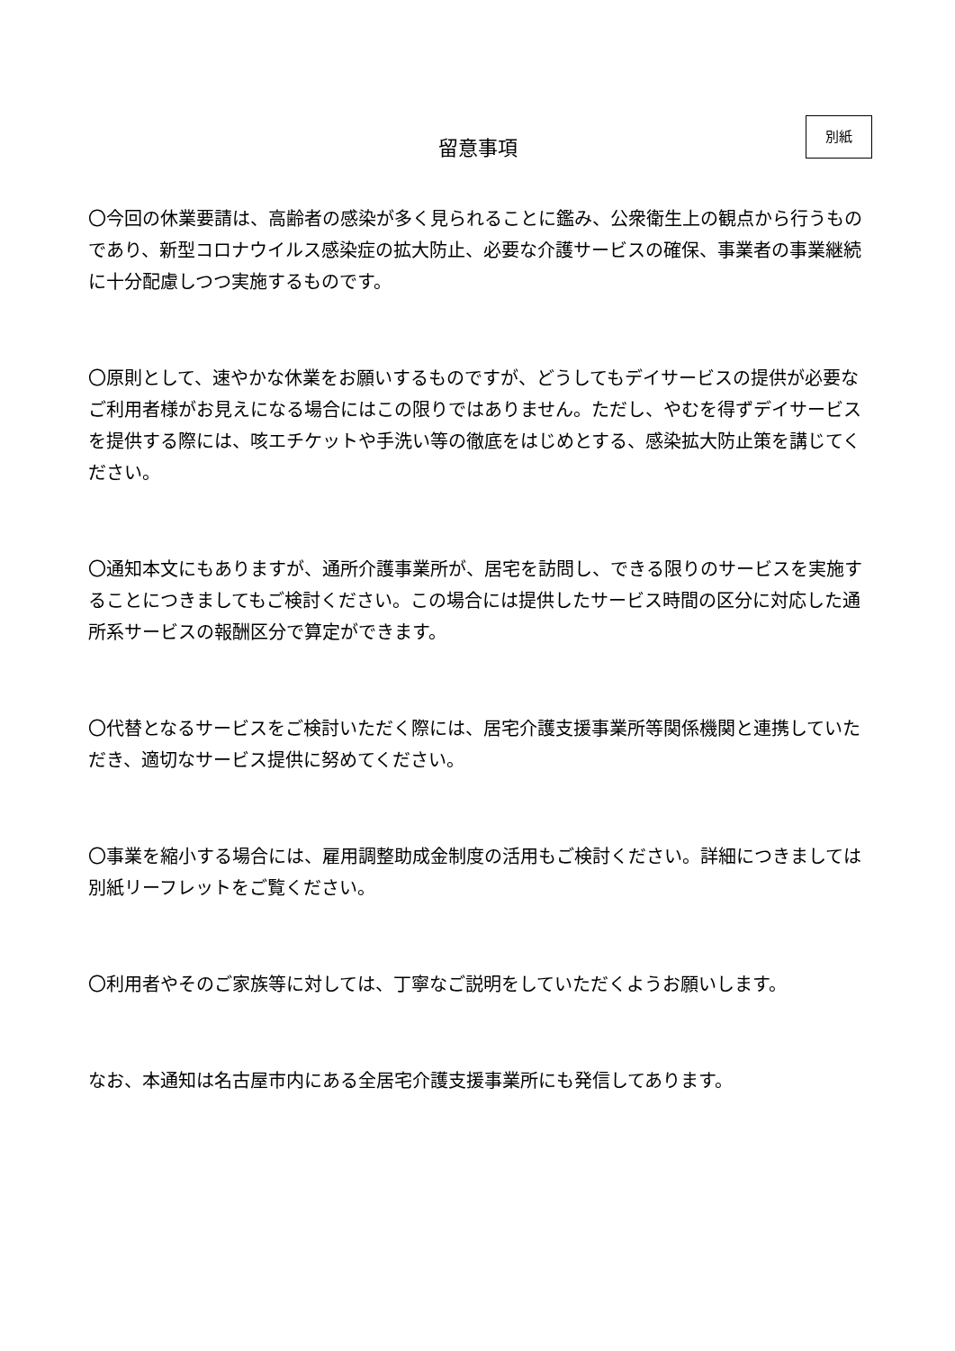留意事項
別紙
〇今回の休業要請は、高齢者の感染が多く見られることに鑑み、公衆衛生上の観点から行うものであり、新型コロナウイルス感染症の拡大防止、必要な介護サービスの確保、事業者の事業継続に十分配慮しつつ実施するものです。
〇原則として、速やかな休業をお願いするものですが、どうしてもデイサービスの提供が必要なご利用者様がお見えになる場合にはこの限りではありません。ただし、やむを得ずデイサービスを提供する際には、咳エチケットや手洗い等の徹底をはじめとする、感染拡大防止策を講じてください。
〇通知本文にもありますが、通所介護事業所が、居宅を訪問し、できる限りのサービスを実施することにつきましてもご検討ください。この場合には提供したサービス時間の区分に対応した通所系サービスの報酬区分で算定ができます。
〇代替となるサービスをご検討いただく際には、居宅介護支援事業所等関係機関と連携していただき、適切なサービス提供に努めてください。
〇事業を縮小する場合には、雇用調整助成金制度の活用もご検討ください。詳細につきましては別紙リーフレットをご覧ください。
〇利用者やそのご家族等に対しては、丁寧なご説明をしていただくようお願いします。
なお、本通知は名古屋市内にある全居宅介護支援事業所にも発信してあります。